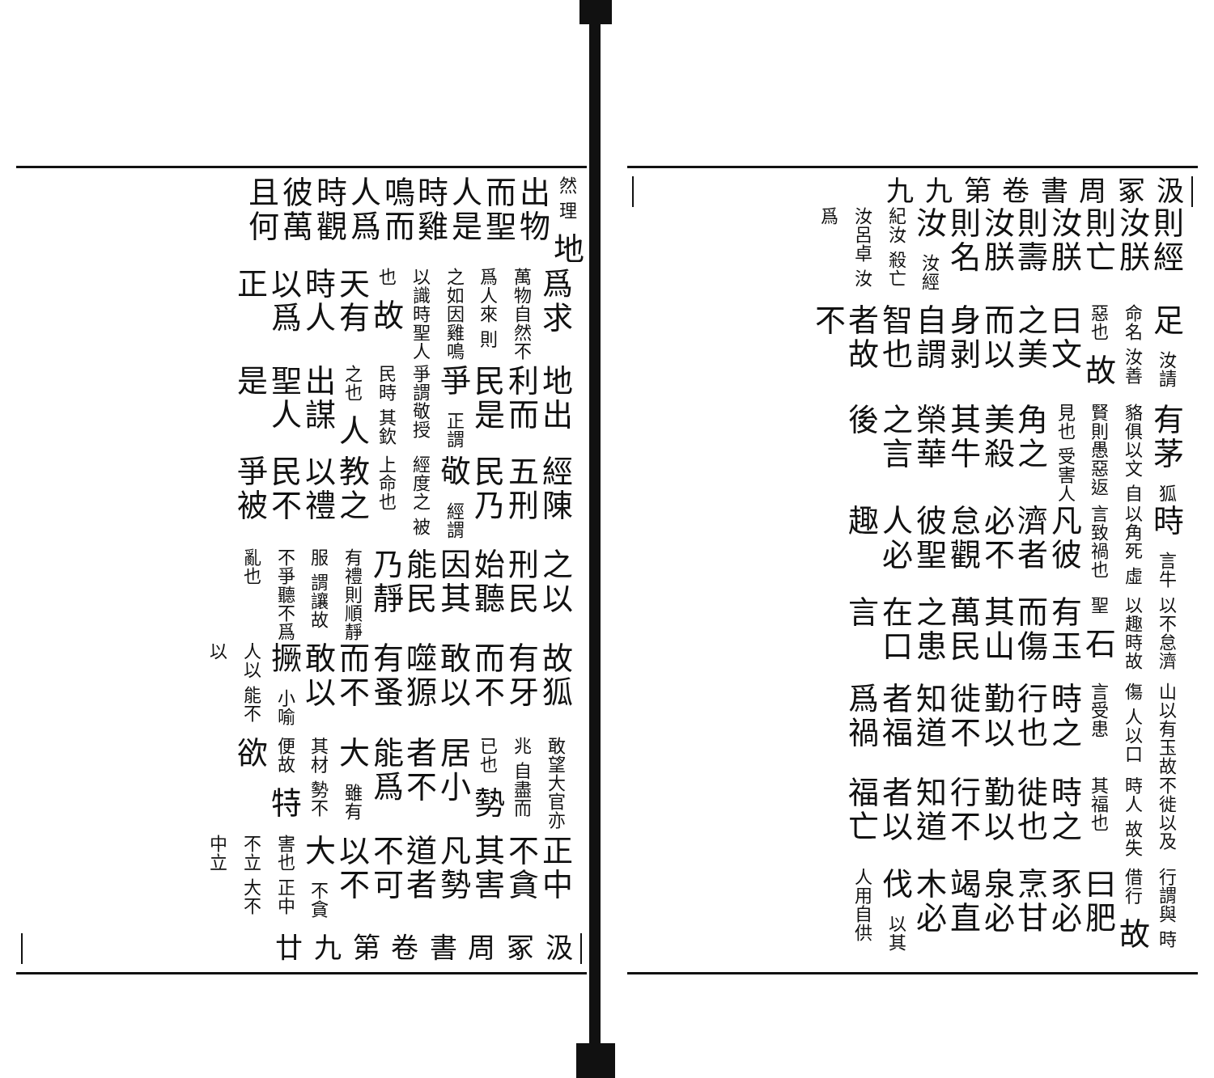汲冢周書 卷第九 九
則經汝朕則亡汝朕則壽汝朕則名汝 汝經紀汝 殺亡汝呂卓 汝爲
足 汝請命名 汝善惡也 故曰文之美而以身剥自謂智也者故不
有茅 狐貉俱以文 自賢則愚惡返見也 受害人 角之美殺其牛榮華之言後
時 言牛以角死 虛言致禍也 凡彼濟者必不怠觀彼聖人必趣
以不怠濟 以趣時故聖 石有玉而傷其山萬民之患在口言
山以有玉故傷 人以口言受患 時之行也勤以徙不知道者福爲禍
不徙以及時人 故失其福也 時之徙也勤以行不知道者以福亡
行謂與 時借行 故曰肥豕必烹甘泉必竭直木必伐 以其 人用自供
然 理 地出物而聖人是時雞鳴而人爲時觀彼萬且何
爲求 萬物自然不爲人來 則之如因雞鳴以識時聖人也 故天有時人以爲正
地出利而民是爭 正謂爭謂敬授民時 其欽之也 人出謀聖人是
經陳五刑民乃敬 經謂經度之 被上命也 教之以禮民不爭被
之以刑民始聽因其能民乃靜 有禮則順靜服 謂讓故不爭聽不爲亂也
故狐有牙而不敢以噬獂有蚤而不敢以撅 小喻人以 能不以
敢望大官亦兆 自盡而已也 勢居小者不能爲大 雖有其材 勢不便故 特欲
正中不貪其害凡勢道者不可以不大 不貪害也 正中不立 大不中立
汲冢周書 卷第九 廿